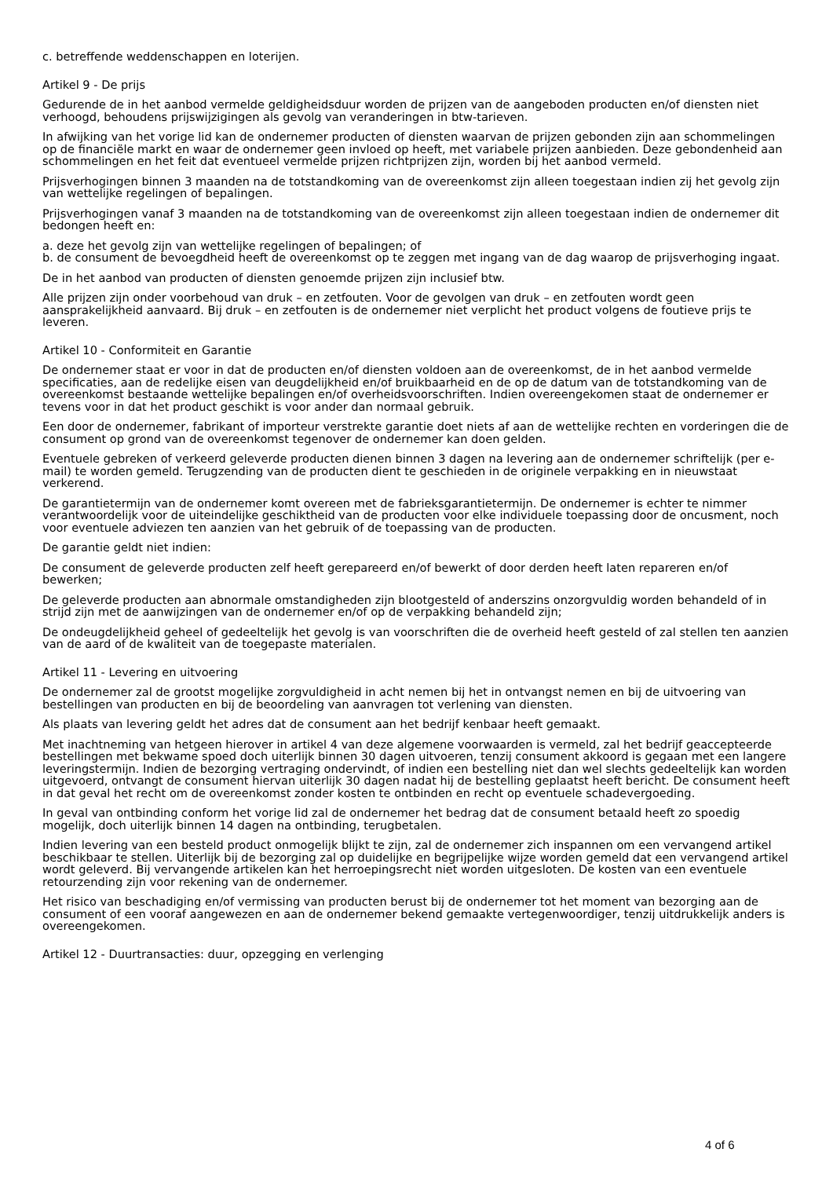c. betreffende weddenschappen en loterijen.
Artikel 9 - De prijs
Gedurende de in het aanbod vermelde geldigheidsduur worden de prijzen van de aangeboden producten en/of diensten niet verhoogd, behoudens prijswijzigingen als gevolg van veranderingen in btw-tarieven.
In afwijking van het vorige lid kan de ondernemer producten of diensten waarvan de prijzen gebonden zijn aan schommelingen op de financiële markt en waar de ondernemer geen invloed op heeft, met variabele prijzen aanbieden. Deze gebondenheid aan schommelingen en het feit dat eventueel vermelde prijzen richtprijzen zijn, worden bij het aanbod vermeld.
Prijsverhogingen binnen 3 maanden na de totstandkoming van de overeenkomst zijn alleen toegestaan indien zij het gevolg zijn van wettelijke regelingen of bepalingen.
Prijsverhogingen vanaf 3 maanden na de totstandkoming van de overeenkomst zijn alleen toegestaan indien de ondernemer dit bedongen heeft en:
a. deze het gevolg zijn van wettelijke regelingen of bepalingen; of
b. de consument de bevoegdheid heeft de overeenkomst op te zeggen met ingang van de dag waarop de prijsverhoging ingaat.
De in het aanbod van producten of diensten genoemde prijzen zijn inclusief btw.
Alle prijzen zijn onder voorbehoud van druk – en zetfouten. Voor de gevolgen van druk – en zetfouten wordt geen aansprakelijkheid aanvaard. Bij druk – en zetfouten is de ondernemer niet verplicht het product volgens de foutieve prijs te leveren.
Artikel 10 - Conformiteit en Garantie
De ondernemer staat er voor in dat de producten en/of diensten voldoen aan de overeenkomst, de in het aanbod vermelde specificaties, aan de redelijke eisen van deugdelijkheid en/of bruikbaarheid en de op de datum van de totstandkoming van de overeenkomst bestaande wettelijke bepalingen en/of overheidsvoorschriften. Indien overeengekomen staat de ondernemer er tevens voor in dat het product geschikt is voor ander dan normaal gebruik.
Een door de ondernemer, fabrikant of importeur verstrekte garantie doet niets af aan de wettelijke rechten en vorderingen die de consument op grond van de overeenkomst tegenover de ondernemer kan doen gelden.
Eventuele gebreken of verkeerd geleverde producten dienen binnen 3 dagen na levering aan de ondernemer schriftelijk (per e-mail) te worden gemeld. Terugzending van de producten dient te geschieden in de originele verpakking en in nieuwstaat verkerend.
De garantietermijn van de ondernemer komt overeen met de fabrieksgarantietermijn. De ondernemer is echter te nimmer verantwoordelijk voor de uiteindelijke geschiktheid van de producten voor elke individuele toepassing door de oncusment, noch voor eventuele adviezen ten aanzien van het gebruik of de toepassing van de producten.
De garantie geldt niet indien:
De consument de geleverde producten zelf heeft gerepareerd en/of bewerkt of door derden heeft laten repareren en/of bewerken;
De geleverde producten aan abnormale omstandigheden zijn blootgesteld of anderszins onzorgvuldig worden behandeld of in strijd zijn met de aanwijzingen van de ondernemer en/of op de verpakking behandeld zijn;
De ondeugdelijkheid geheel of gedeeltelijk het gevolg is van voorschriften die de overheid heeft gesteld of zal stellen ten aanzien van de aard of de kwaliteit van de toegepaste materialen.
Artikel 11 - Levering en uitvoering
De ondernemer zal de grootst mogelijke zorgvuldigheid in acht nemen bij het in ontvangst nemen en bij de uitvoering van bestellingen van producten en bij de beoordeling van aanvragen tot verlening van diensten.
Als plaats van levering geldt het adres dat de consument aan het bedrijf kenbaar heeft gemaakt.
Met inachtneming van hetgeen hierover in artikel 4 van deze algemene voorwaarden is vermeld, zal het bedrijf geaccepteerde bestellingen met bekwame spoed doch uiterlijk binnen 30 dagen uitvoeren, tenzij consument akkoord is gegaan met een langere leveringstermijn. Indien de bezorging vertraging ondervindt, of indien een bestelling niet dan wel slechts gedeeltelijk kan worden uitgevoerd, ontvangt de consument hiervan uiterlijk 30 dagen nadat hij de bestelling geplaatst heeft bericht. De consument heeft in dat geval het recht om de overeenkomst zonder kosten te ontbinden en recht op eventuele schadevergoeding.
In geval van ontbinding conform het vorige lid zal de ondernemer het bedrag dat de consument betaald heeft zo spoedig mogelijk, doch uiterlijk binnen 14 dagen na ontbinding, terugbetalen.
Indien levering van een besteld product onmogelijk blijkt te zijn, zal de ondernemer zich inspannen om een vervangend artikel beschikbaar te stellen. Uiterlijk bij de bezorging zal op duidelijke en begrijpelijke wijze worden gemeld dat een vervangend artikel wordt geleverd. Bij vervangende artikelen kan het herroepingsrecht niet worden uitgesloten. De kosten van een eventuele retourzending zijn voor rekening van de ondernemer.
Het risico van beschadiging en/of vermissing van producten berust bij de ondernemer tot het moment van bezorging aan de consument of een vooraf aangewezen en aan de ondernemer bekend gemaakte vertegenwoordiger, tenzij uitdrukkelijk anders is overeengekomen.
Artikel 12 - Duurtransacties: duur, opzegging en verlenging
4 of 6